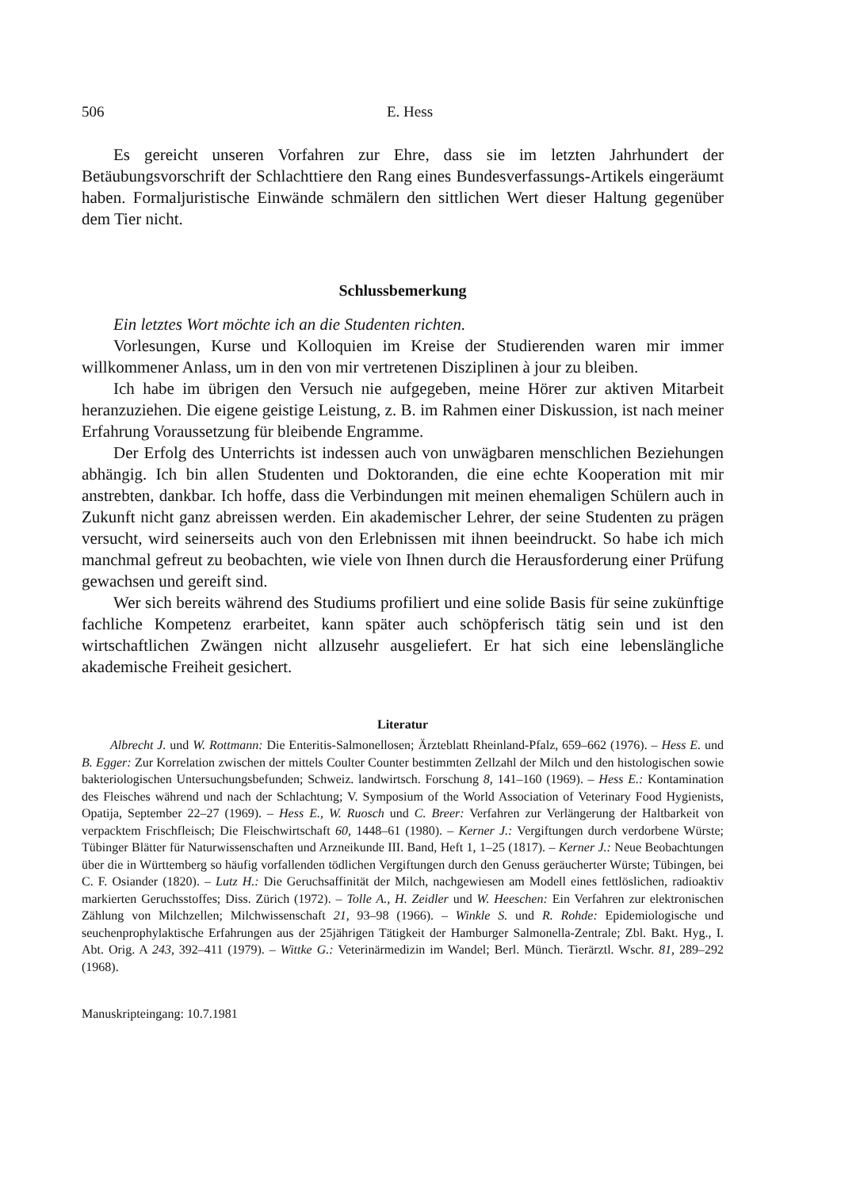506 E. Hess
Es gereicht unseren Vorfahren zur Ehre, dass sie im letzten Jahrhundert der Betäubungsvorschrift der Schlachttiere den Rang eines Bundesverfassungs-Artikels eingeräumt haben. Formaljuristische Einwände schmälern den sittlichen Wert dieser Haltung gegenüber dem Tier nicht.
Schlussbemerkung
Ein letztes Wort möchte ich an die Studenten richten.
Vorlesungen, Kurse und Kolloquien im Kreise der Studierenden waren mir immer willkommener Anlass, um in den von mir vertretenen Disziplinen à jour zu bleiben.
Ich habe im übrigen den Versuch nie aufgegeben, meine Hörer zur aktiven Mitarbeit heranzuziehen. Die eigene geistige Leistung, z. B. im Rahmen einer Diskussion, ist nach meiner Erfahrung Voraussetzung für bleibende Engramme.
Der Erfolg des Unterrichts ist indessen auch von unwägbaren menschlichen Beziehungen abhängig. Ich bin allen Studenten und Doktoranden, die eine echte Kooperation mit mir anstrebten, dankbar. Ich hoffe, dass die Verbindungen mit meinen ehemaligen Schülern auch in Zukunft nicht ganz abreissen werden. Ein akademischer Lehrer, der seine Studenten zu prägen versucht, wird seinerseits auch von den Erlebnissen mit ihnen beeindruckt. So habe ich mich manchmal gefreut zu beobachten, wie viele von Ihnen durch die Herausforderung einer Prüfung gewachsen und gereift sind.
Wer sich bereits während des Studiums profiliert und eine solide Basis für seine zukünftige fachliche Kompetenz erarbeitet, kann später auch schöpferisch tätig sein und ist den wirtschaftlichen Zwängen nicht allzusehr ausgeliefert. Er hat sich eine lebenslängliche akademische Freiheit gesichert.
Literatur
Albrecht J. und W. Rottmann: Die Enteritis-Salmonellosen; Ärzteblatt Rheinland-Pfalz, 659–662 (1976). – Hess E. und B. Egger: Zur Korrelation zwischen der mittels Coulter Counter bestimmten Zellzahl der Milch und den histologischen sowie bakteriologischen Untersuchungsbefunden; Schweiz. landwirtsch. Forschung 8, 141–160 (1969). – Hess E.: Kontamination des Fleisches während und nach der Schlachtung; V. Symposium of the World Association of Veterinary Food Hygienists, Opatija, September 22–27 (1969). – Hess E., W. Ruosch und C. Breer: Verfahren zur Verlängerung der Haltbarkeit von verpacktem Frischfleisch; Die Fleischwirtschaft 60, 1448–61 (1980). – Kerner J.: Vergiftungen durch verdorbene Würste; Tübinger Blätter für Naturwissenschaften und Arzneikunde III. Band, Heft 1, 1–25 (1817). – Kerner J.: Neue Beobachtungen über die in Württemberg so häufig vorfallenden tödlichen Vergiftungen durch den Genuss geräucherter Würste; Tübingen, bei C. F. Osiander (1820). – Lutz H.: Die Geruchsaffinität der Milch, nachgewiesen am Modell eines fettlöslichen, radioaktiv markierten Geruchsstoffes; Diss. Zürich (1972). – Tolle A., H. Zeidler und W. Heeschen: Ein Verfahren zur elektronischen Zählung von Milchzellen; Milchwissenschaft 21, 93–98 (1966). – Winkle S. und R. Rohde: Epidemiologische und seuchenprophylaktische Erfahrungen aus der 25jährigen Tätigkeit der Hamburger Salmonella-Zentrale; Zbl. Bakt. Hyg., I. Abt. Orig. A 243, 392–411 (1979). – Wittke G.: Veterinärmedizin im Wandel; Berl. Münch. Tierärztl. Wschr. 81, 289–292 (1968).
Manuskripteingang: 10.7.1981